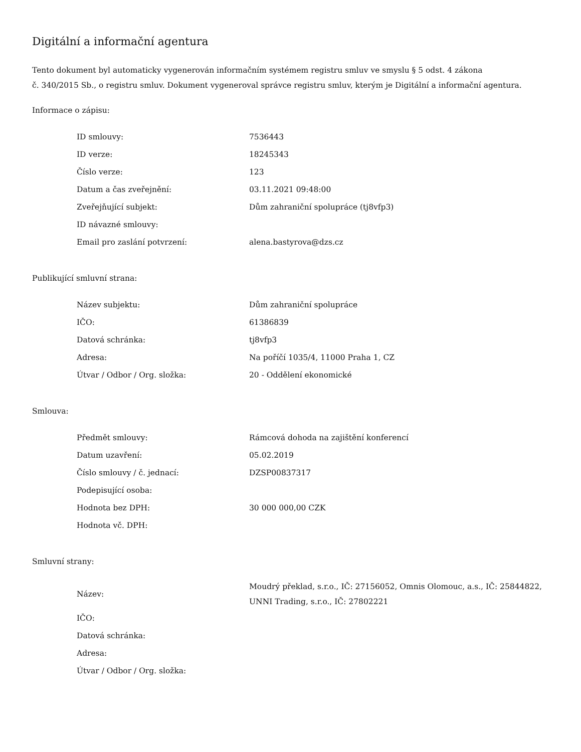Digitální a informační agentura
Tento dokument byl automaticky vygenerován informačním systémem registru smluv ve smyslu § 5 odst. 4 zákona
č. 340/2015 Sb., o registru smluv. Dokument vygeneroval správce registru smluv, kterým je Digitální a informační agentura.
Informace o zápisu:
| ID smlouvy: | 7536443 |
| ID verze: | 18245343 |
| Číslo verze: | 123 |
| Datum a čas zveřejnění: | 03.11.2021 09:48:00 |
| Zveřejňující subjekt: | Dům zahraniční spolupráce (tj8vfp3) |
| ID návazné smlouvy: | |
| Email pro zaslání potvrzení: | alena.bastyrova@dzs.cz |
Publikující smluvní strana:
| Název subjektu: | Dům zahraniční spolupráce |
| IČO: | 61386839 |
| Datová schránka: | tj8vfp3 |
| Adresa: | Na poříčí 1035/4, 11000 Praha 1, CZ |
| Útvar / Odbor / Org. složka: | 20 - Oddělení ekonomické |
Smlouva:
| Předmět smlouvy: | Rámcová dohoda na zajištění konferencí |
| Datum uzavření: | 05.02.2019 |
| Číslo smlouvy / č. jednací: | DZSP00837317 |
| Podepisující osoba: | |
| Hodnota bez DPH: | 30 000 000,00 CZK |
| Hodnota vč. DPH: | |
Smluvní strany:
| Název: | Moudrý překlad, s.r.o., IČ: 27156052, Omnis Olomouc, a.s., IČ: 25844822, UNNI Trading, s.r.o., IČ: 27802221 |
| IČO: | |
| Datová schránka: | |
| Adresa: | |
| Útvar / Odbor / Org. složka: | |